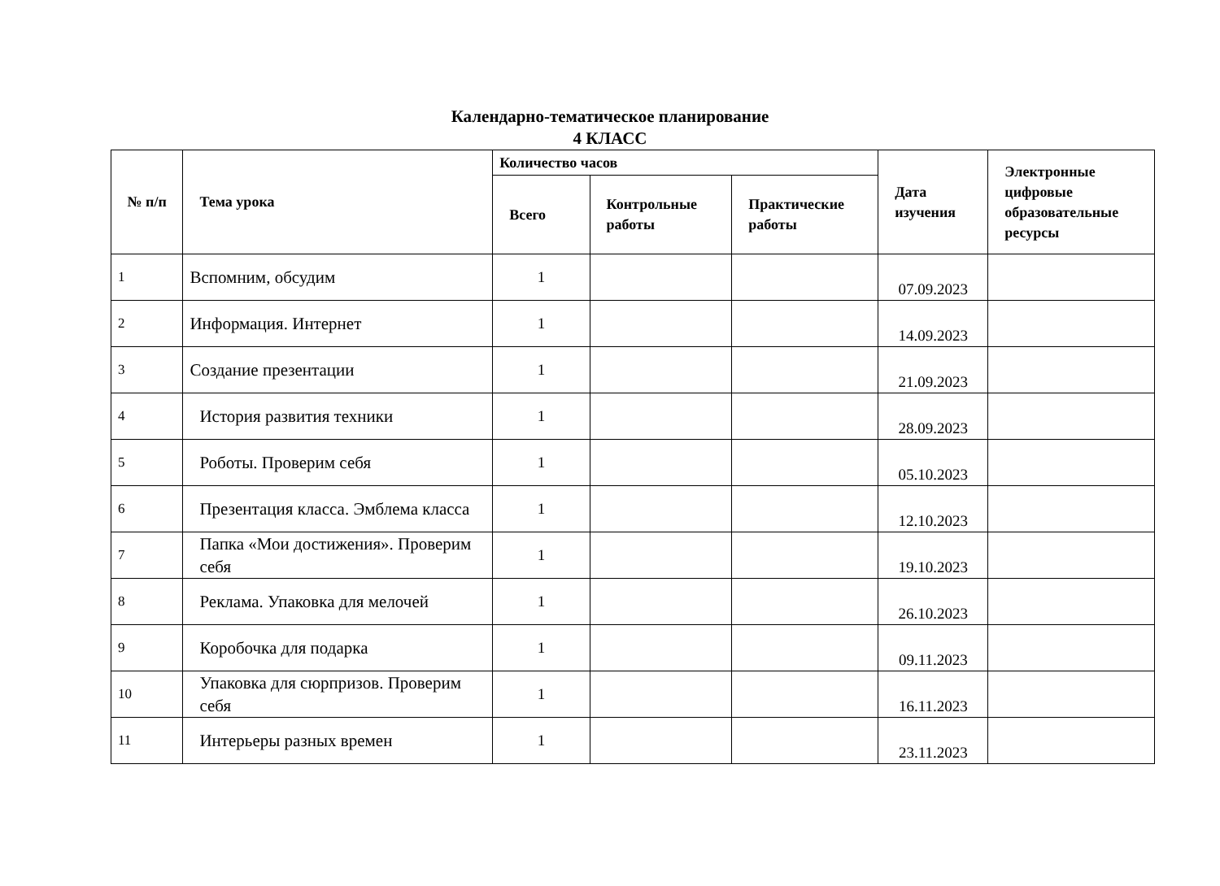Календарно-тематическое планирование
4 КЛАСС
| № п/п | Тема урока | Количество часов | | | Дата изучения | Электронные цифровые образовательные ресурсы |
| --- | --- | --- | --- | --- | --- | --- |
| | | Всего | Контрольные работы | Практические работы | | |
| 1 | Вспомним, обсудим | 1 | | | 07.09.2023 | |
| 2 | Информация. Интернет | 1 | | | 14.09.2023 | |
| 3 | Создание презентации | 1 | | | 21.09.2023 | |
| 4 | История развития техники | 1 | | | 28.09.2023 | |
| 5 | Роботы. Проверим себя | 1 | | | 05.10.2023 | |
| 6 | Презентация класса. Эмблема класса | 1 | | | 12.10.2023 | |
| 7 | Папка «Мои достижения». Проверим себя | 1 | | | 19.10.2023 | |
| 8 | Реклама. Упаковка для мелочей | 1 | | | 26.10.2023 | |
| 9 | Коробочка для подарка | 1 | | | 09.11.2023 | |
| 10 | Упаковка для сюрпризов. Проверим себя | 1 | | | 16.11.2023 | |
| 11 | Интерьеры разных времен | 1 | | | 23.11.2023 | |